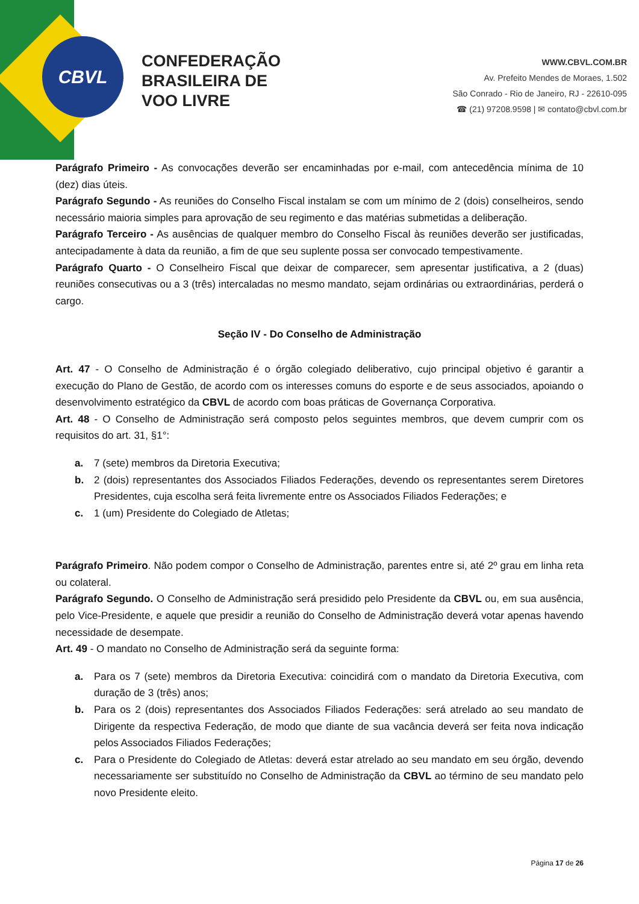CBVL
CONFEDERAÇÃO
BRASILEIRA DE
VOO LIVRE
WWW.CBVL.COM.BR
Av. Prefeito Mendes de Moraes, 1.502
São Conrado - Rio de Janeiro, RJ - 22610-095
☎ (21) 97208.9598 | ✉ contato@cbvl.com.br
Parágrafo Primeiro - As convocações deverão ser encaminhadas por e-mail, com antecedência mínima de 10 (dez) dias úteis.
Parágrafo Segundo - As reuniões do Conselho Fiscal instalam se com um mínimo de 2 (dois) conselheiros, sendo necessário maioria simples para aprovação de seu regimento e das matérias submetidas a deliberação.
Parágrafo Terceiro - As ausências de qualquer membro do Conselho Fiscal às reuniões deverão ser justificadas, antecipadamente à data da reunião, a fim de que seu suplente possa ser convocado tempestivamente.
Parágrafo Quarto - O Conselheiro Fiscal que deixar de comparecer, sem apresentar justificativa, a 2 (duas) reuniões consecutivas ou a 3 (três) intercaladas no mesmo mandato, sejam ordinárias ou extraordinárias, perderá o cargo.
Seção IV - Do Conselho de Administração
Art. 47 - O Conselho de Administração é o órgão colegiado deliberativo, cujo principal objetivo é garantir a execução do Plano de Gestão, de acordo com os interesses comuns do esporte e de seus associados, apoiando o desenvolvimento estratégico da CBVL de acordo com boas práticas de Governança Corporativa.
Art. 48 - O Conselho de Administração será composto pelos seguintes membros, que devem cumprir com os requisitos do art. 31, §1°:
a. 7 (sete) membros da Diretoria Executiva;
b. 2 (dois) representantes dos Associados Filiados Federações, devendo os representantes serem Diretores Presidentes, cuja escolha será feita livremente entre os Associados Filiados Federações; e
c. 1 (um) Presidente do Colegiado de Atletas;
Parágrafo Primeiro. Não podem compor o Conselho de Administração, parentes entre si, até 2º grau em linha reta ou colateral.
Parágrafo Segundo. O Conselho de Administração será presidido pelo Presidente da CBVL ou, em sua ausência, pelo Vice-Presidente, e aquele que presidir a reunião do Conselho de Administração deverá votar apenas havendo necessidade de desempate.
Art. 49 - O mandato no Conselho de Administração será da seguinte forma:
a. Para os 7 (sete) membros da Diretoria Executiva: coincidirá com o mandato da Diretoria Executiva, com duração de 3 (três) anos;
b. Para os 2 (dois) representantes dos Associados Filiados Federações: será atrelado ao seu mandato de Dirigente da respectiva Federação, de modo que diante de sua vacância deverá ser feita nova indicação pelos Associados Filiados Federações;
c. Para o Presidente do Colegiado de Atletas: deverá estar atrelado ao seu mandato em seu órgão, devendo necessariamente ser substituído no Conselho de Administração da CBVL ao término de seu mandato pelo novo Presidente eleito.
Página 17 de 26